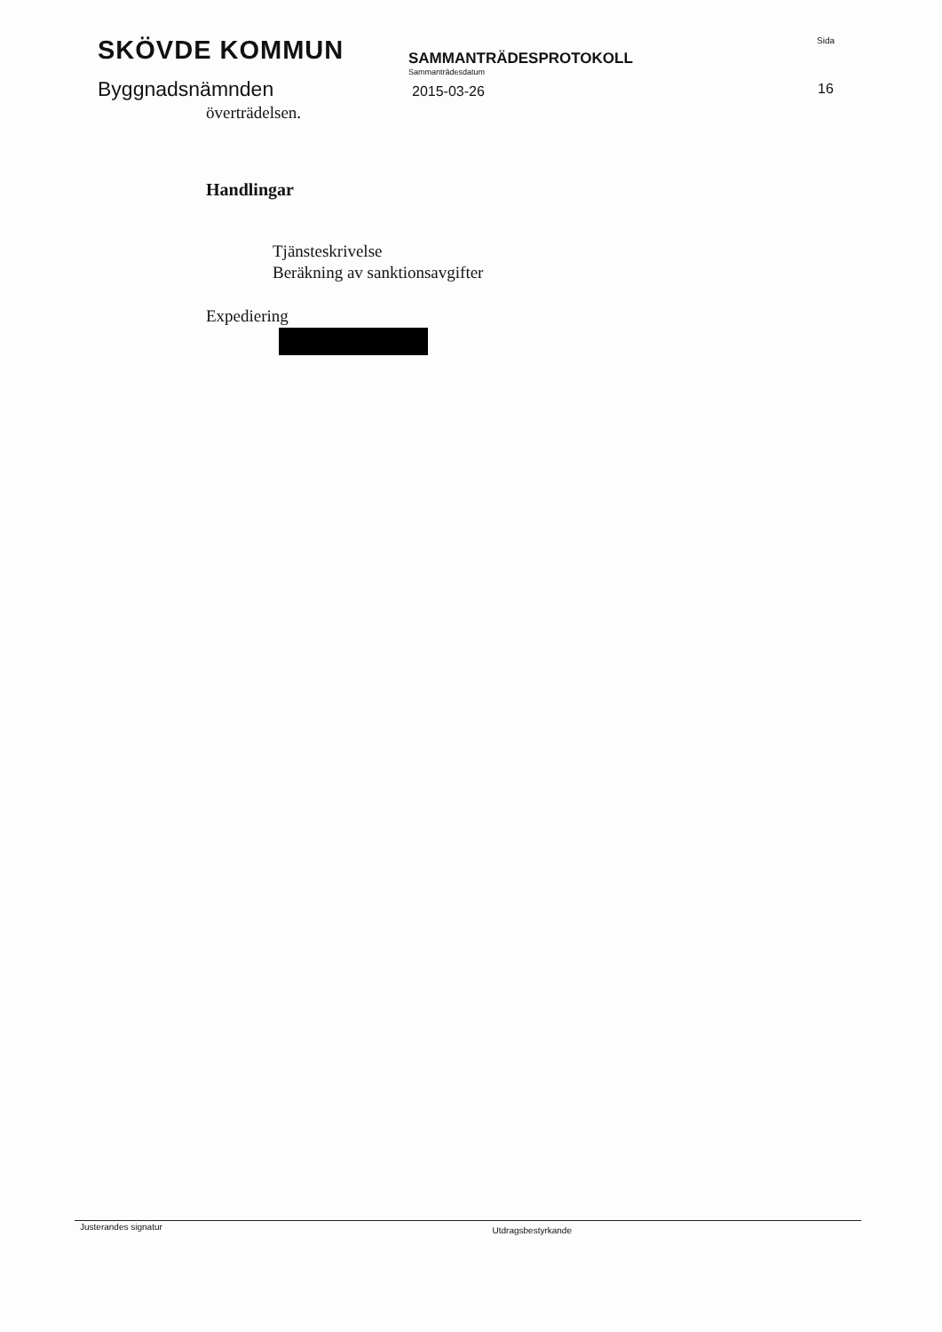SKÖVDE KOMMUN
Byggnadsnämnden
SAMMANTRÄDESPROTOKOLL
Sammanträdesdatum
2015-03-26
Sida
16
överträdelsen.
Handlingar
Tjänsteskrivelse
Beräkning av sanktionsavgifter
Expediering
Justerandes signatur Utdragsbestyrkande